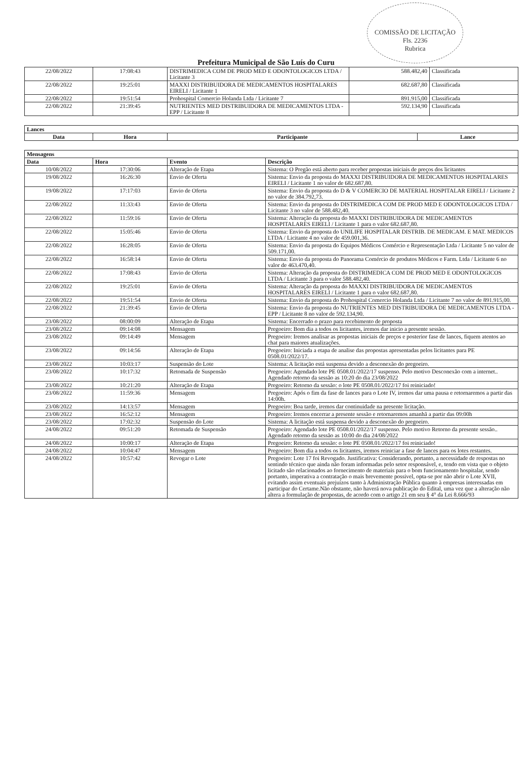COMISSÃO DE LICITAÇÃO
Fls. 2236
Rubrica
Prefeitura Municipal de São Luís do Curu
| 22/08/2022 | 17:08:43 | DISTRIMEDICA COM DE PROD MED E ODONTOLOGICOS LTDA / Licitante 3 | 588.482,40 | Classificada |
| 22/08/2022 | 19:25:01 | MAXXI DISTRIBUIDORA DE MEDICAMENTOS HOSPITALARES EIRELI / Licitante 1 | 682.687,80 | Classificada |
| 22/08/2022 | 19:51:54 | Prohospital Comercio Holanda Ltda / Licitante 7 | 891.915,00 | Classificada |
| 22/08/2022 | 21:39:45 | NUTRIENTES MED DISTRIBUIDORA DE MEDICAMENTOS LTDA - EPP / Licitante 8 | 592.134,90 | Classificada |
| Lances | | | |
| Data | Hora | Participante | Lance |
| Mensagens | | | |
| Data | Hora | Evento | Descrição |
| 10/08/2022 | 17:30:06 | Alteração de Etapa | Sistema: O Pregão está aberto para receber propostas iniciais de preços dos licitantes |
| 19/08/2022 | 16:26:30 | Envio de Oferta | Sistema: Envio da proposta do MAXXI DISTRIBUIDORA DE MEDICAMENTOS HOSPITALARES EIRELI / Licitante 1 no valor de 682.687,80. |
| 19/08/2022 | 17:17:03 | Envio de Oferta | Sistema: Envio da proposta do D & V COMERCIO DE MATERIAL HOSPITALAR EIRELI / Licitante 2 no valor de 384.792,73. |
| 22/08/2022 | 11:33:43 | Envio de Oferta | Sistema: Envio da proposta do DISTRIMEDICA COM DE PROD MED E ODONTOLOGICOS LTDA / Licitante 3 no valor de 588.482,40. |
| 22/08/2022 | 11:59:16 | Envio de Oferta | Sistema: Alteração da proposta do MAXXI DISTRIBUIDORA DE MEDICAMENTOS HOSPITALARES EIRELI / Licitante 1 para o valor 682.687,80. |
| 22/08/2022 | 15:05:46 | Envio de Oferta | Sistema: Envio da proposta do UNILIFE HOSPITALAR DISTRIB. DE MEDICAM. E MAT. MEDICOS LTDA / Licitante 4 no valor de 459.001,36. |
| 22/08/2022 | 16:28:05 | Envio de Oferta | Sistema: Envio da proposta do Equipos Médicos Comércio e Representação Ltda / Licitante 5 no valor de 509.171,00. |
| 22/08/2022 | 16:58:14 | Envio de Oferta | Sistema: Envio da proposta do Panorama Comércio de produtos Médicos e Farm. Ltda / Licitante 6 no valor de 463.470,40. |
| 22/08/2022 | 17:08:43 | Envio de Oferta | Sistema: Alteração da proposta do DISTRIMEDICA COM DE PROD MED E ODONTOLOGICOS LTDA / Licitante 3 para o valor 588.482,40. |
| 22/08/2022 | 19:25:01 | Envio de Oferta | Sistema: Alteração da proposta do MAXXI DISTRIBUIDORA DE MEDICAMENTOS HOSPITALARES EIRELI / Licitante 1 para o valor 682.687,80. |
| 22/08/2022 | 19:51:54 | Envio de Oferta | Sistema: Envio da proposta do Prohospital Comercio Holanda Ltda / Licitante 7 no valor de 891.915,00. |
| 22/08/2022 | 21:39:45 | Envio de Oferta | Sistema: Envio da proposta do NUTRIENTES MED DISTRIBUIDORA DE MEDICAMENTOS LTDA - EPP / Licitante 8 no valor de 592.134,90. |
| 23/08/2022 | 08:00:09 | Alteração de Etapa | Sistema: Encerrado o prazo para recebimento de proposta |
| 23/08/2022 | 09:14:08 | Mensagem | Pregoeiro: Bom dia a todos os licitantes, iremos dar inicio a presente sessão. |
| 23/08/2022 | 09:14:49 | Mensagem | Pregoeiro: Iremos analisar as propostas iniciais de preços e posterior fase de lances, fiquem atentos ao chat para maiores atualizações. |
| 23/08/2022 | 09:14:56 | Alteração de Etapa | Pregoeiro: Iniciada a etapa de analise das propostas apresentadas pelos licitantes para PE 0508.01/2022/17. |
| 23/08/2022 | 10:03:17 | Suspensão do Lote | Sistema: A licitação está suspensa devido a desconexão do pregoeiro. |
| 23/08/2022 | 10:17:32 | Retomada de Suspensão | Pregoeiro: Agendado lote PE 0508.01/2022/17 suspenso. Pelo motivo Desconexão com a internet.. Agendado retorno da sessão as 10:20 do dia 23/08/2022 |
| 23/08/2022 | 10:21:20 | Alteração de Etapa | Pregoeiro: Retorno da sessão: o lote PE 0508.01/2022/17 foi reiniciado! |
| 23/08/2022 | 11:59:36 | Mensagem | Pregoeiro: Após o fim da fase de lances para o Lote IV, iremos dar uma pausa e retornaremos a partir das 14:00h. |
| 23/08/2022 | 14:13:57 | Mensagem | Pregoeiro: Boa tarde, iremos dar continuidade na presente licitação. |
| 23/08/2022 | 16:52:12 | Mensagem | Pregoeiro: Iremos encerrar a presente sessão e retornaremos amanhã a partir das 09:00h |
| 23/08/2022 | 17:02:32 | Suspensão do Lote | Sistema: A licitação está suspensa devido a desconexão do pregoeiro. |
| 24/08/2022 | 09:51:20 | Retomada de Suspensão | Pregoeiro: Agendado lote PE 0508.01/2022/17 suspenso. Pelo motivo Retorno da presente sessão.. Agendado retorno da sessão as 10:00 do dia 24/08/2022 |
| 24/08/2022 | 10:00:17 | Alteração de Etapa | Pregoeiro: Retorno da sessão: o lote PE 0508.01/2022/17 foi reiniciado! |
| 24/08/2022 | 10:04:47 | Mensagem | Pregoeiro: Bom dia a todos os licitantes, iremos reiniciar a fase de lances para os lotes restantes. |
| 24/08/2022 | 10:57:42 | Revogar o Lote | Pregoeiro: Lote 17 foi Revogado. Justificativa: Considerando, portanto, a necessidade de respostas no sentindo técnico que ainda não foram informadas pelo setor responsável, e, tendo em vista que o objeto licitado são relacionados ao fornecimento de materiais para o bom funcionamento hospitalar, sendo portanto, imperativa a contratação o mais brevemente possivel, opta-se por não abrir o Lote XVII, evitando assim eventuais prejuízos tanto à Administração Pública quanto à empresas interessadas em participar do Certame.Não obstante, não haverá nova publicação do Edital, uma vez que a alteração não altera a formulação de propostas, de acordo com o artigo 21 em seu § 4° da Lei 8.666/93 |